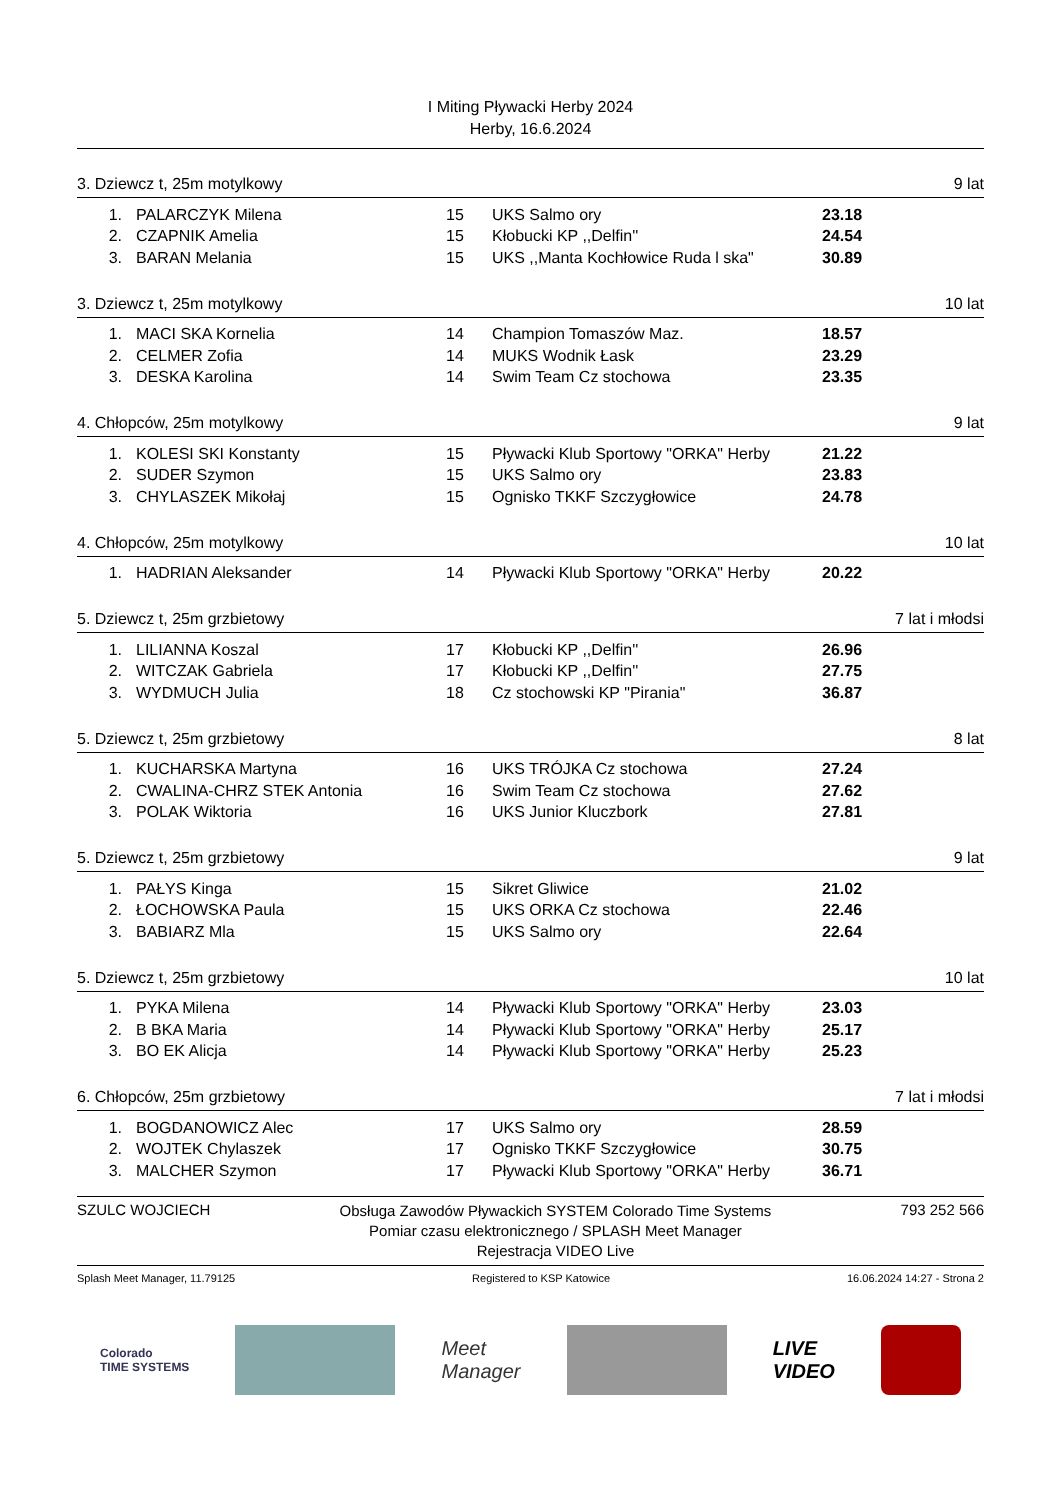I Miting Pływacki Herby 2024
Herby, 16.6.2024
3. Dziewcz t, 25m motylkowy 9 lat
| 1. | PALARCZYK Milena | 15 | UKS Salmo ory | 23.18 |
| 2. | CZAPNIK Amelia | 15 | Kłobucki KP ,,Delfin'' | 24.54 |
| 3. | BARAN Melania | 15 | UKS ,,Manta Kochłowice Ruda l ska" | 30.89 |
3. Dziewcz t, 25m motylkowy 10 lat
| 1. | MACI SKA Kornelia | 14 | Champion Tomaszów Maz. | 18.57 |
| 2. | CELMER Zofia | 14 | MUKS Wodnik Łask | 23.29 |
| 3. | DESKA Karolina | 14 | Swim Team Cz stochowa | 23.35 |
4. Chłopców, 25m motylkowy 9 lat
| 1. | KOLESI SKI Konstanty | 15 | Pływacki Klub Sportowy "ORKA" Herby | 21.22 |
| 2. | SUDER Szymon | 15 | UKS Salmo ory | 23.83 |
| 3. | CHYLASZEK Mikołaj | 15 | Ognisko TKKF Szczygłowice | 24.78 |
4. Chłopców, 25m motylkowy 10 lat
| 1. | HADRIAN Aleksander | 14 | Pływacki Klub Sportowy "ORKA" Herby | 20.22 |
5. Dziewcz t, 25m grzbietowy 7 lat i młodsi
| 1. | LILIANNA Koszal | 17 | Kłobucki KP ,,Delfin'' | 26.96 |
| 2. | WITCZAK Gabriela | 17 | Kłobucki KP ,,Delfin'' | 27.75 |
| 3. | WYDMUCH Julia | 18 | Cz stochowski KP "Pirania" | 36.87 |
5. Dziewcz t, 25m grzbietowy 8 lat
| 1. | KUCHARSKA Martyna | 16 | UKS TRÓJKA Cz stochowa | 27.24 |
| 2. | CWALINA-CHRZ STEK Antonia | 16 | Swim Team Cz stochowa | 27.62 |
| 3. | POLAK Wiktoria | 16 | UKS Junior Kluczbork | 27.81 |
5. Dziewcz t, 25m grzbietowy 9 lat
| 1. | PAŁYS Kinga | 15 | Sikret Gliwice | 21.02 |
| 2. | ŁOCHOWSKA Paula | 15 | UKS ORKA Cz stochowa | 22.46 |
| 3. | BABIARZ Mla | 15 | UKS Salmo ory | 22.64 |
5. Dziewcz t, 25m grzbietowy 10 lat
| 1. | PYKA Milena | 14 | Pływacki Klub Sportowy "ORKA" Herby | 23.03 |
| 2. | B BKA Maria | 14 | Pływacki Klub Sportowy "ORKA" Herby | 25.17 |
| 3. | BO EK Alicja | 14 | Pływacki Klub Sportowy "ORKA" Herby | 25.23 |
6. Chłopców, 25m grzbietowy 7 lat i młodsi
| 1. | BOGDANOWICZ Alec | 17 | UKS Salmo ory | 28.59 |
| 2. | WOJTEK Chylaszek | 17 | Ognisko TKKF Szczygłowice | 30.75 |
| 3. | MALCHER Szymon | 17 | Pływacki Klub Sportowy "ORKA" Herby | 36.71 |
SZULC WOJCIECH Obsługa Zawodów Pływackich SYSTEM Colorado Time Systems
Pomiar czasu elektronicznego / SPLASH Meet Manager
Rejestracja VIDEO Live 793 252 566
Splash Meet Manager, 11.79125 Registered to KSP Katowice 16.06.2024 14:27 - Strona 2
Colorado
TIME SYSTEMS
Meet
Manager
LIVE
VIDEO